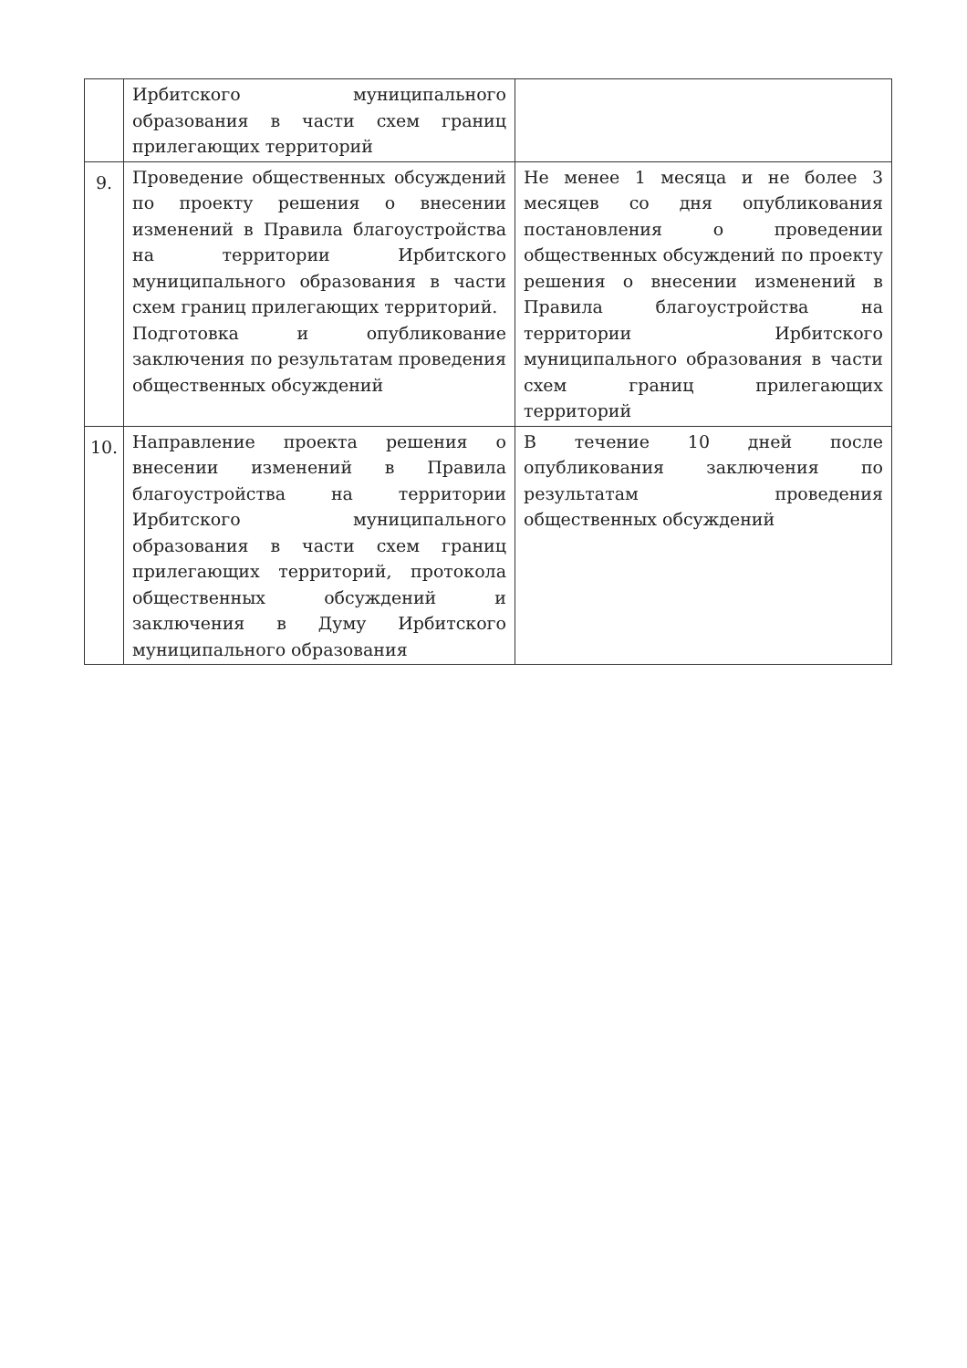| | Ирбитского муниципального образования в части схем границ прилегающих территорий | |
| 9. | Проведение общественных обсуждений по проекту решения о внесении изменений в Правила благоустройства на территории Ирбитского муниципального образования в части схем границ прилегающих территорий. Подготовка и опубликование заключения по результатам проведения общественных обсуждений | Не менее 1 месяца и не более 3 месяцев со дня опубликования постановления о проведении общественных обсуждений по проекту решения о внесении изменений в Правила благоустройства на территории Ирбитского муниципального образования в части схем границ прилегающих территорий |
| 10. | Направление проекта решения о внесении изменений в Правила благоустройства на территории Ирбитского муниципального образования в части схем границ прилегающих территорий, протокола общественных обсуждений и заключения в Думу Ирбитского муниципального образования | В течение 10 дней после опубликования заключения по результатам проведения общественных обсуждений |